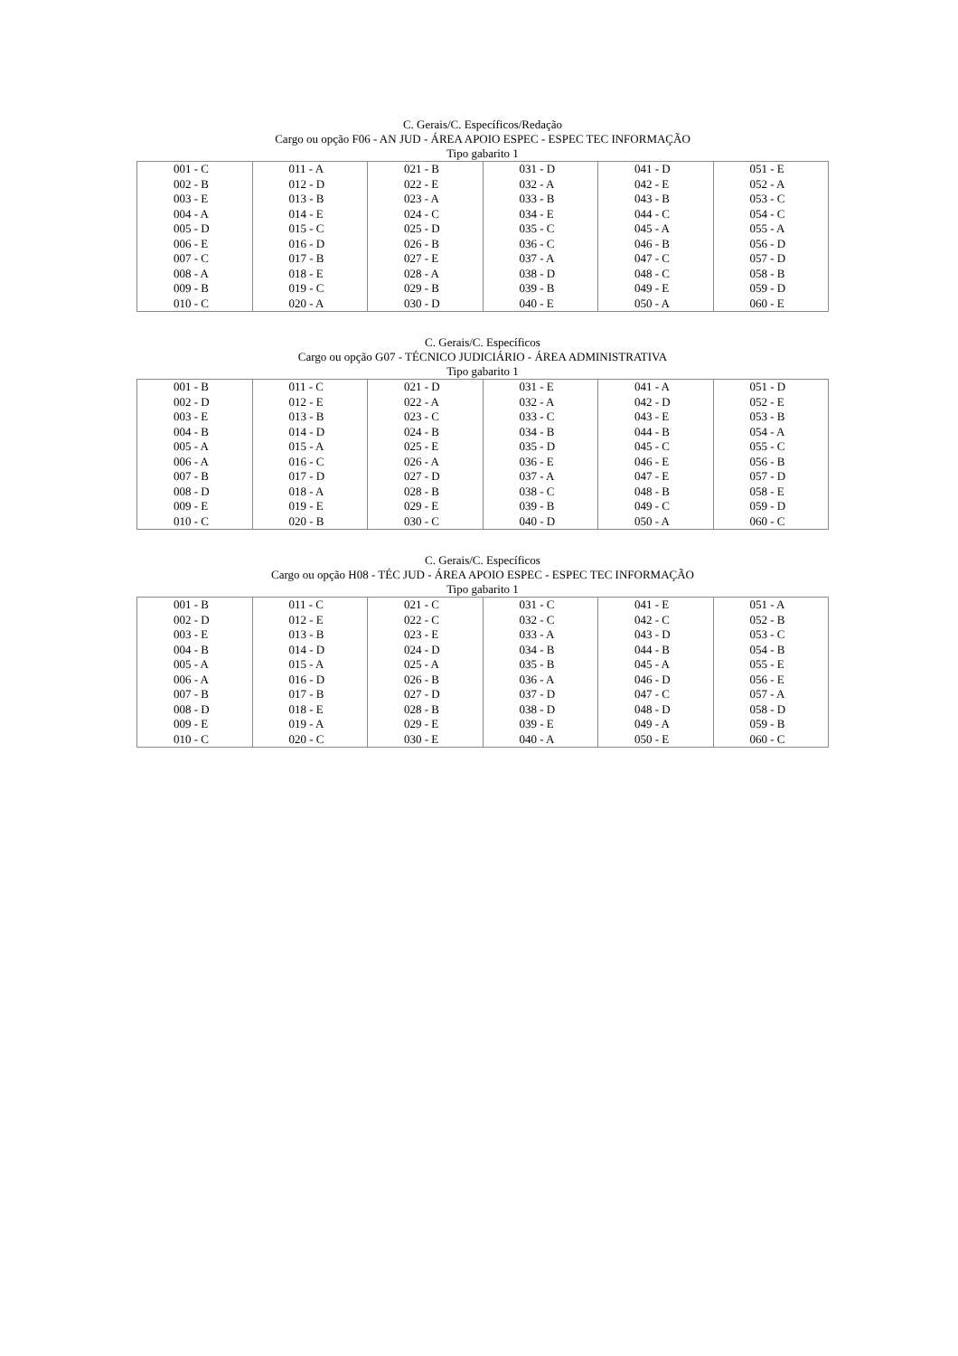C. Gerais/C. Específicos/Redação
Cargo ou opção F06 - AN JUD - ÁREA APOIO ESPEC - ESPEC TEC INFORMAÇÃO
Tipo gabarito 1
| 001 - C 002 - B 003 - E 004 - A 005 - D 006 - E 007 - C 008 - A 009 - B 010 - C | 011 - A 012 - D 013 - B 014 - E 015 - C 016 - D 017 - B 018 - E 019 - C 020 - A | 021 - B 022 - E 023 - A 024 - C 025 - D 026 - B 027 - E 028 - A 029 - B 030 - D | 031 - D 032 - A 033 - B 034 - E 035 - C 036 - C 037 - A 038 - D 039 - B 040 - E | 041 - D 042 - E 043 - B 044 - C 045 - A 046 - B 047 - C 048 - C 049 - E 050 - A | 051 - E 052 - A 053 - C 054 - C 055 - A 056 - D 057 - D 058 - B 059 - D 060 - E |
C. Gerais/C. Específicos
Cargo ou opção G07 - TÉCNICO JUDICIÁRIO - ÁREA ADMINISTRATIVA
Tipo gabarito 1
| 001 - B 002 - D 003 - E 004 - B 005 - A 006 - A 007 - B 008 - D 009 - E 010 - C | 011 - C 012 - E 013 - B 014 - D 015 - A 016 - C 017 - D 018 - A 019 - E 020 - B | 021 - D 022 - A 023 - C 024 - B 025 - E 026 - A 027 - D 028 - B 029 - E 030 - C | 031 - E 032 - A 033 - C 034 - B 035 - D 036 - E 037 - A 038 - C 039 - B 040 - D | 041 - A 042 - D 043 - E 044 - B 045 - C 046 - E 047 - E 048 - B 049 - C 050 - A | 051 - D 052 - E 053 - B 054 - A 055 - C 056 - B 057 - D 058 - E 059 - D 060 - C |
C. Gerais/C. Específicos
Cargo ou opção H08 - TÉC JUD - ÁREA APOIO ESPEC - ESPEC TEC INFORMAÇÃO
Tipo gabarito 1
| 001 - B 002 - D 003 - E 004 - B 005 - A 006 - A 007 - B 008 - D 009 - E 010 - C | 011 - C 012 - E 013 - B 014 - D 015 - A 016 - D 017 - B 018 - E 019 - A 020 - C | 021 - C 022 - C 023 - E 024 - D 025 - A 026 - B 027 - D 028 - B 029 - E 030 - E | 031 - C 032 - C 033 - A 034 - B 035 - B 036 - A 037 - D 038 - D 039 - E 040 - A | 041 - E 042 - C 043 - D 044 - B 045 - A 046 - D 047 - C 048 - D 049 - A 050 - E | 051 - A 052 - B 053 - C 054 - B 055 - E 056 - E 057 - A 058 - D 059 - B 060 - C |